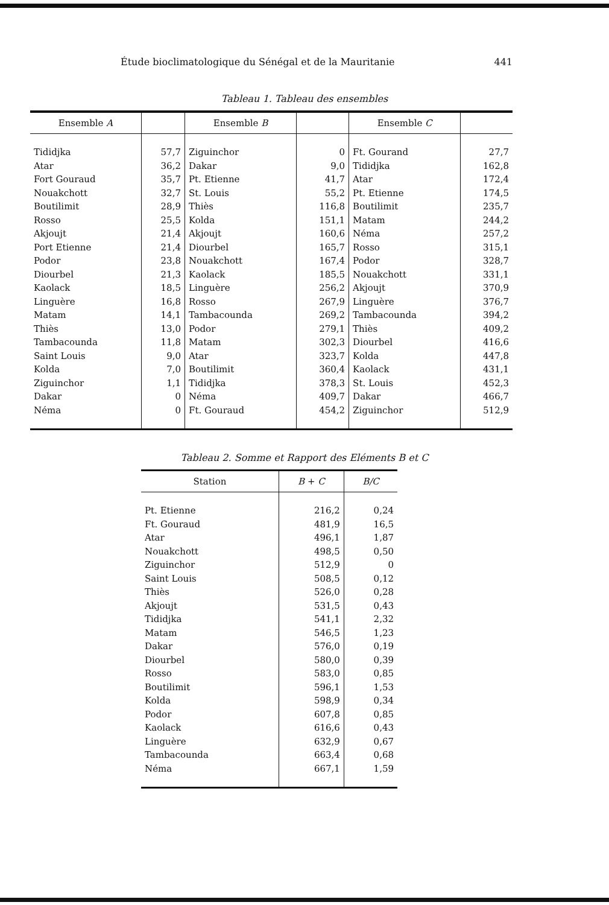Étude bioclimatologique du Sénégal et de la Mauritanie 441
Tableau 1. Tableau des ensembles
| Ensemble A | | Ensemble B | | Ensemble C | |
| --- | --- | --- | --- | --- | --- |
| Tididjka | 57,7 | Ziguinchor | 0 | Ft. Gourand | 27,7 |
| Atar | 36,2 | Dakar | 9,0 | Tididjka | 162,8 |
| Fort Gouraud | 35,7 | Pt. Etienne | 41,7 | Atar | 172,4 |
| Nouakchott | 32,7 | St. Louis | 55,2 | Pt. Etienne | 174,5 |
| Boutilimit | 28,9 | Thiès | 116,8 | Boutilimit | 235,7 |
| Rosso | 25,5 | Kolda | 151,1 | Matam | 244,2 |
| Akjoujt | 21,4 | Akjoujt | 160,6 | Néma | 257,2 |
| Port Etienne | 21,4 | Diourbel | 165,7 | Rosso | 315,1 |
| Podor | 23,8 | Nouakchott | 167,4 | Podor | 328,7 |
| Diourbel | 21,3 | Kaolack | 185,5 | Nouakchott | 331,1 |
| Kaolack | 18,5 | Linguère | 256,2 | Akjoujt | 370,9 |
| Linguère | 16,8 | Rosso | 267,9 | Linguère | 376,7 |
| Matam | 14,1 | Tambacounda | 269,2 | Tambacounda | 394,2 |
| Thiès | 13,0 | Podor | 279,1 | Thiès | 409,2 |
| Tambacounda | 11,8 | Matam | 302,3 | Diourbel | 416,6 |
| Saint Louis | 9,0 | Atar | 323,7 | Kolda | 447,8 |
| Kolda | 7,0 | Boutilimit | 360,4 | Kaolack | 431,1 |
| Ziguinchor | 1,1 | Tididjka | 378,3 | St. Louis | 452,3 |
| Dakar | 0 | Néma | 409,7 | Dakar | 466,7 |
| Néma | 0 | Ft. Gouraud | 454,2 | Ziguinchor | 512,9 |
Tableau 2. Somme et Rapport des Eléments B et C
| Station | B + C | B/C |
| --- | --- | --- |
| Pt. Etienne | 216,2 | 0,24 |
| Ft. Gouraud | 481,9 | 16,5 |
| Atar | 496,1 | 1,87 |
| Nouakchott | 498,5 | 0,50 |
| Ziguinchor | 512,9 | 0 |
| Saint Louis | 508,5 | 0,12 |
| Thiès | 526,0 | 0,28 |
| Akjoujt | 531,5 | 0,43 |
| Tididjka | 541,1 | 2,32 |
| Matam | 546,5 | 1,23 |
| Dakar | 576,0 | 0,19 |
| Diourbel | 580,0 | 0,39 |
| Rosso | 583,0 | 0,85 |
| Boutilimit | 596,1 | 1,53 |
| Kolda | 598,9 | 0,34 |
| Podor | 607,8 | 0,85 |
| Kaolack | 616,6 | 0,43 |
| Linguère | 632,9 | 0,67 |
| Tambacounda | 663,4 | 0,68 |
| Néma | 667,1 | 1,59 |